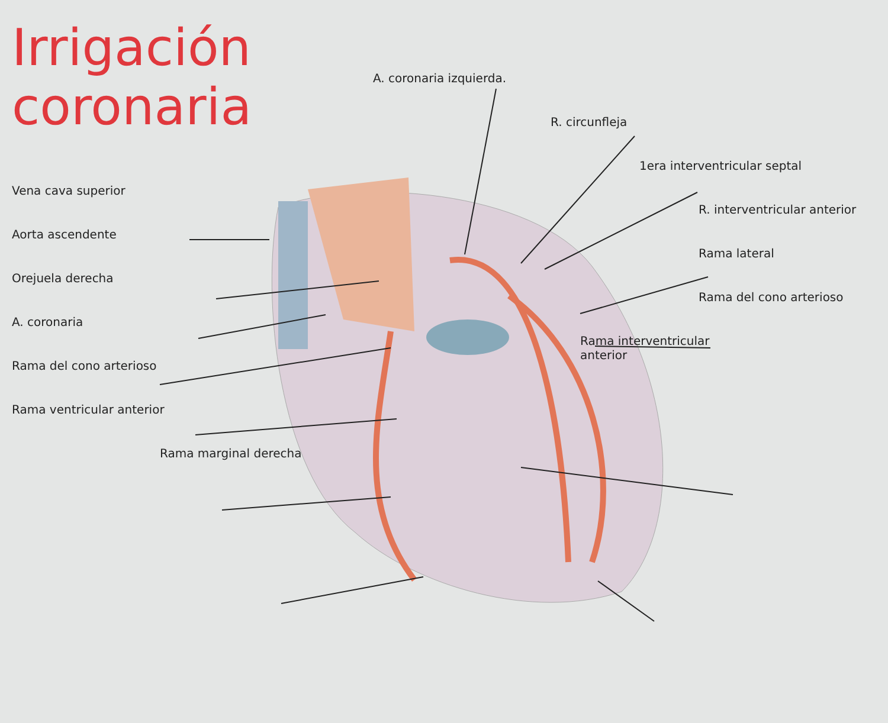Irrigación
coronaria
Vena cava superior
Aorta ascendente
Orejuela derecha
A. coronaria
Rama del cono arterioso
Rama ventricular anterior
Rama marginal derecha
A. coronaria izquierda.
R. circunfleja
1era interventricular septal
R. interventricular anterior
Rama lateral
Rama del cono arterioso
Rama interventricular anterior